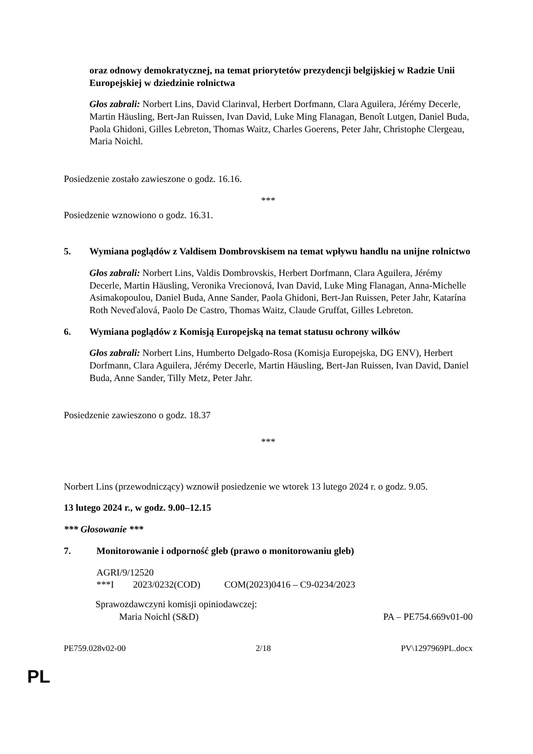oraz odnowy demokratycznej, na temat priorytetów prezydencji belgijskiej w Radzie Unii Europejskiej w dziedzinie rolnictwa
Głos zabrali: Norbert Lins, David Clarinval, Herbert Dorfmann, Clara Aguilera, Jérémy Decerle, Martin Häusling, Bert-Jan Ruissen, Ivan David, Luke Ming Flanagan, Benoît Lutgen, Daniel Buda, Paola Ghidoni, Gilles Lebreton, Thomas Waitz, Charles Goerens, Peter Jahr, Christophe Clergeau, Maria Noichl.
Posiedzenie zostało zawieszone o godz. 16.16.
***
Posiedzenie wznowiono o godz. 16.31.
5. Wymiana poglądów z Valdisem Dombrovskisem na temat wpływu handlu na unijne rolnictwo
Głos zabrali: Norbert Lins, Valdis Dombrovskis, Herbert Dorfmann, Clara Aguilera, Jérémy Decerle, Martin Häusling, Veronika Vrecionová, Ivan David, Luke Ming Flanagan, Anna-Michelle Asimakopoulou, Daniel Buda, Anne Sander, Paola Ghidoni, Bert-Jan Ruissen, Peter Jahr, Katarína Roth Neveďalová, Paolo De Castro, Thomas Waitz, Claude Gruffat, Gilles Lebreton.
6. Wymiana poglądów z Komisją Europejską na temat statusu ochrony wilków
Głos zabrali: Norbert Lins, Humberto Delgado-Rosa (Komisja Europejska, DG ENV), Herbert Dorfmann, Clara Aguilera, Jérémy Decerle, Martin Häusling, Bert-Jan Ruissen, Ivan David, Daniel Buda, Anne Sander, Tilly Metz, Peter Jahr.
Posiedzenie zawieszono o godz. 18.37
***
Norbert Lins (przewodniczący) wznowił posiedzenie we wtorek 13 lutego 2024 r. o godz. 9.05.
13 lutego 2024 r., w godz. 9.00–12.15
*** Głosowanie ***
7. Monitorowanie i odporność gleb (prawo o monitorowaniu gleb)
AGRI/9/12520
***I 2023/0232(COD) COM(2023)0416 – C9-0234/2023
Sprawozdawczyni komisji opiniodawczej:
Maria Noichl (S&D) PA – PE754.669v01-00
PE759.028v02-00 2/18 PV\1297969PL.docx
PL